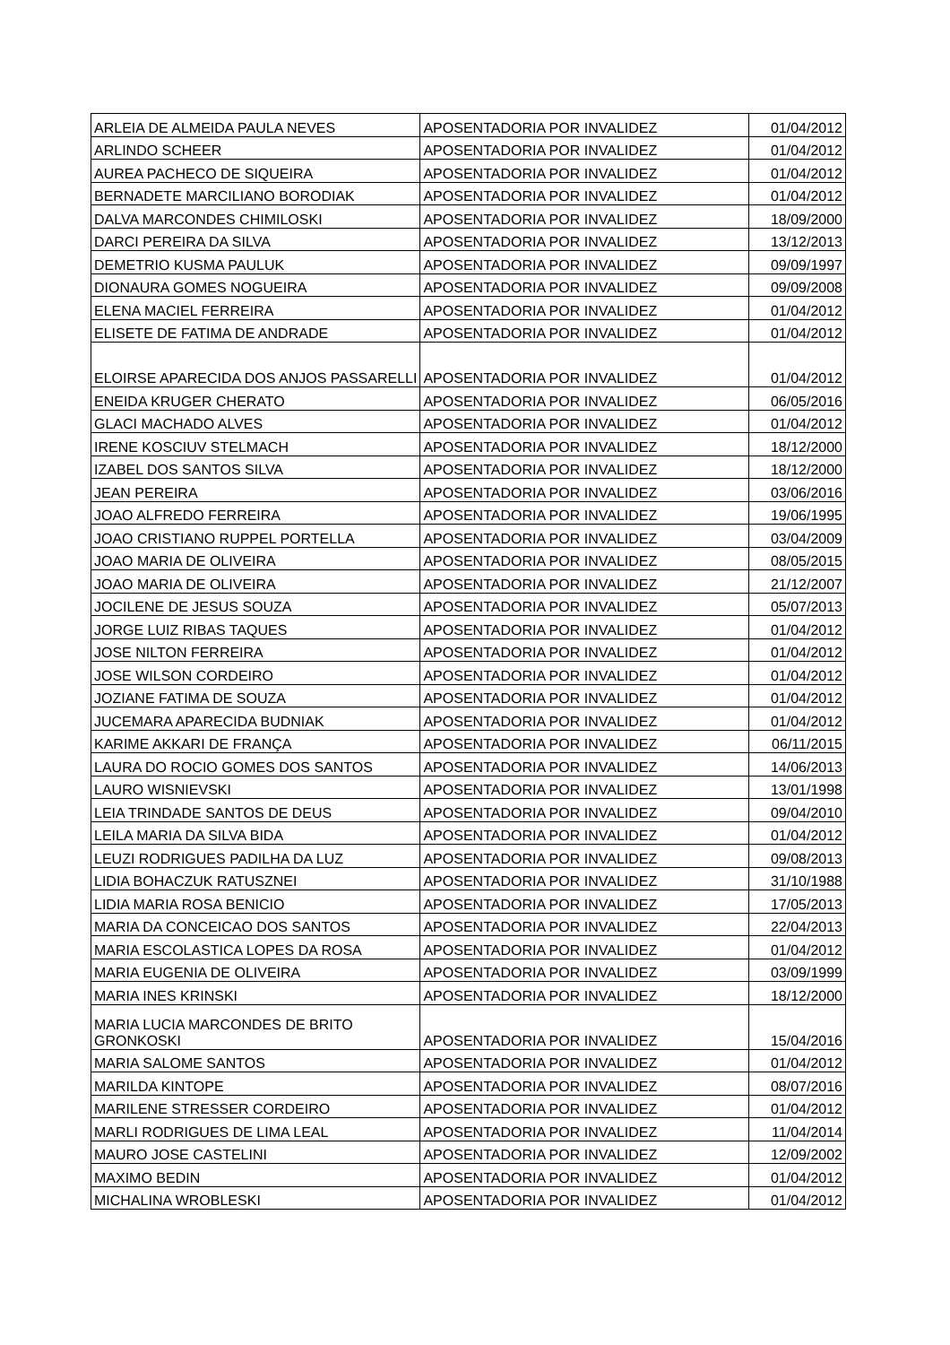| ARLEIA DE ALMEIDA PAULA NEVES | APOSENTADORIA POR INVALIDEZ | 01/04/2012 |
| ARLINDO SCHEER | APOSENTADORIA POR INVALIDEZ | 01/04/2012 |
| AUREA PACHECO DE SIQUEIRA | APOSENTADORIA POR INVALIDEZ | 01/04/2012 |
| BERNADETE MARCILIANO BORODIAK | APOSENTADORIA POR INVALIDEZ | 01/04/2012 |
| DALVA MARCONDES CHIMILOSKI | APOSENTADORIA POR INVALIDEZ | 18/09/2000 |
| DARCI PEREIRA DA SILVA | APOSENTADORIA POR INVALIDEZ | 13/12/2013 |
| DEMETRIO KUSMA PAULUK | APOSENTADORIA POR INVALIDEZ | 09/09/1997 |
| DIONAURA GOMES NOGUEIRA | APOSENTADORIA POR INVALIDEZ | 09/09/2008 |
| ELENA MACIEL FERREIRA | APOSENTADORIA POR INVALIDEZ | 01/04/2012 |
| ELISETE DE FATIMA DE ANDRADE | APOSENTADORIA POR INVALIDEZ | 01/04/2012 |
| ELOIRSE APARECIDA DOS ANJOS PASSARELLI | APOSENTADORIA POR INVALIDEZ | 01/04/2012 |
| ENEIDA KRUGER CHERATO | APOSENTADORIA POR INVALIDEZ | 06/05/2016 |
| GLACI MACHADO ALVES | APOSENTADORIA POR INVALIDEZ | 01/04/2012 |
| IRENE KOSCIUV STELMACH | APOSENTADORIA POR INVALIDEZ | 18/12/2000 |
| IZABEL DOS SANTOS SILVA | APOSENTADORIA POR INVALIDEZ | 18/12/2000 |
| JEAN PEREIRA | APOSENTADORIA POR INVALIDEZ | 03/06/2016 |
| JOAO ALFREDO FERREIRA | APOSENTADORIA POR INVALIDEZ | 19/06/1995 |
| JOAO CRISTIANO RUPPEL PORTELLA | APOSENTADORIA POR INVALIDEZ | 03/04/2009 |
| JOAO MARIA DE OLIVEIRA | APOSENTADORIA POR INVALIDEZ | 08/05/2015 |
| JOAO MARIA DE OLIVEIRA | APOSENTADORIA POR INVALIDEZ | 21/12/2007 |
| JOCILENE DE JESUS SOUZA | APOSENTADORIA POR INVALIDEZ | 05/07/2013 |
| JORGE LUIZ RIBAS TAQUES | APOSENTADORIA POR INVALIDEZ | 01/04/2012 |
| JOSE NILTON FERREIRA | APOSENTADORIA POR INVALIDEZ | 01/04/2012 |
| JOSE WILSON CORDEIRO | APOSENTADORIA POR INVALIDEZ | 01/04/2012 |
| JOZIANE FATIMA DE SOUZA | APOSENTADORIA POR INVALIDEZ | 01/04/2012 |
| JUCEMARA APARECIDA BUDNIAK | APOSENTADORIA POR INVALIDEZ | 01/04/2012 |
| KARIME AKKARI DE FRANÇA | APOSENTADORIA POR INVALIDEZ | 06/11/2015 |
| LAURA DO ROCIO GOMES DOS SANTOS | APOSENTADORIA POR INVALIDEZ | 14/06/2013 |
| LAURO WISNIEVSKI | APOSENTADORIA POR INVALIDEZ | 13/01/1998 |
| LEIA TRINDADE SANTOS DE DEUS | APOSENTADORIA POR INVALIDEZ | 09/04/2010 |
| LEILA MARIA DA SILVA BIDA | APOSENTADORIA POR INVALIDEZ | 01/04/2012 |
| LEUZI RODRIGUES PADILHA DA LUZ | APOSENTADORIA POR INVALIDEZ | 09/08/2013 |
| LIDIA BOHACZUK RATUSZNEI | APOSENTADORIA POR INVALIDEZ | 31/10/1988 |
| LIDIA MARIA ROSA BENICIO | APOSENTADORIA POR INVALIDEZ | 17/05/2013 |
| MARIA DA CONCEICAO DOS SANTOS | APOSENTADORIA POR INVALIDEZ | 22/04/2013 |
| MARIA ESCOLASTICA LOPES DA ROSA | APOSENTADORIA POR INVALIDEZ | 01/04/2012 |
| MARIA EUGENIA DE OLIVEIRA | APOSENTADORIA POR INVALIDEZ | 03/09/1999 |
| MARIA INES KRINSKI | APOSENTADORIA POR INVALIDEZ | 18/12/2000 |
| MARIA LUCIA MARCONDES DE BRITO GRONKOSKI | APOSENTADORIA POR INVALIDEZ | 15/04/2016 |
| MARIA SALOME SANTOS | APOSENTADORIA POR INVALIDEZ | 01/04/2012 |
| MARILDA KINTOPE | APOSENTADORIA POR INVALIDEZ | 08/07/2016 |
| MARILENE STRESSER CORDEIRO | APOSENTADORIA POR INVALIDEZ | 01/04/2012 |
| MARLI RODRIGUES DE LIMA LEAL | APOSENTADORIA POR INVALIDEZ | 11/04/2014 |
| MAURO JOSE CASTELINI | APOSENTADORIA POR INVALIDEZ | 12/09/2002 |
| MAXIMO BEDIN | APOSENTADORIA POR INVALIDEZ | 01/04/2012 |
| MICHALINA WROBLESKI | APOSENTADORIA POR INVALIDEZ | 01/04/2012 |